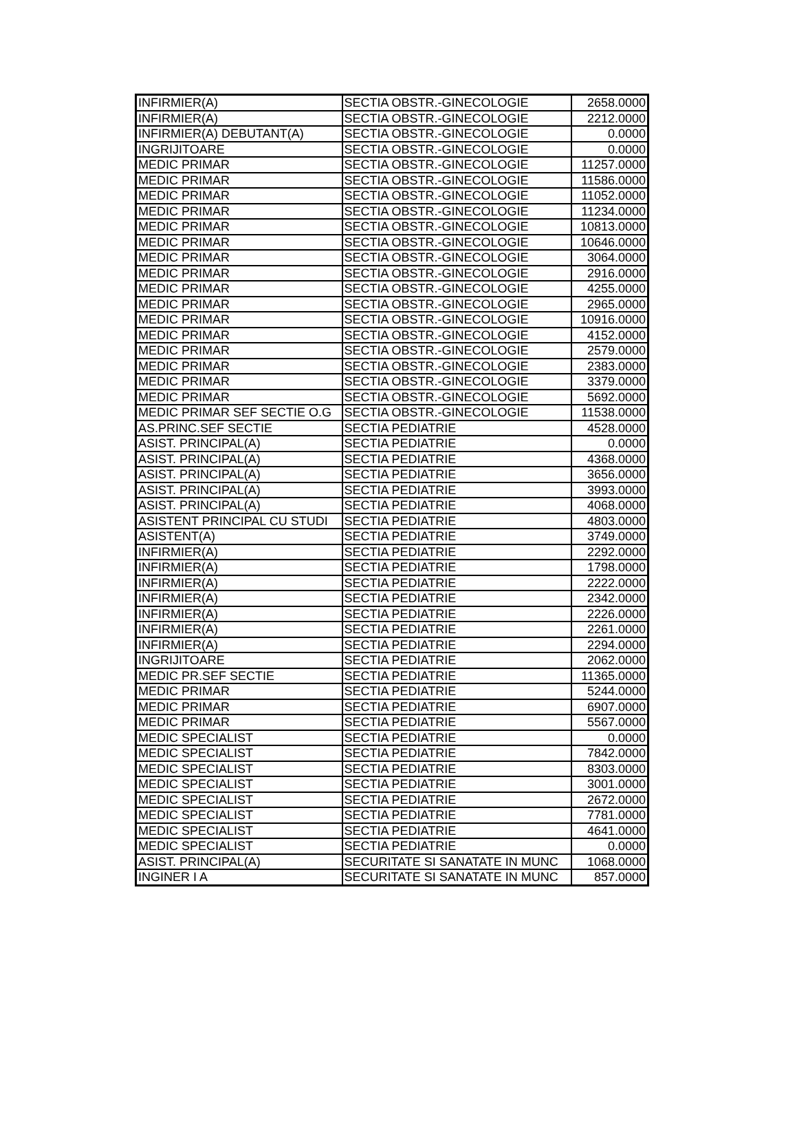| INFIRMIER(A) | SECTIA OBSTR.-GINECOLOGIE | 2658.0000 |
| INFIRMIER(A) | SECTIA OBSTR.-GINECOLOGIE | 2212.0000 |
| INFIRMIER(A) DEBUTANT(A) | SECTIA OBSTR.-GINECOLOGIE | 0.0000 |
| INGRIJITOARE | SECTIA OBSTR.-GINECOLOGIE | 0.0000 |
| MEDIC PRIMAR | SECTIA OBSTR.-GINECOLOGIE | 11257.0000 |
| MEDIC PRIMAR | SECTIA OBSTR.-GINECOLOGIE | 11586.0000 |
| MEDIC PRIMAR | SECTIA OBSTR.-GINECOLOGIE | 11052.0000 |
| MEDIC PRIMAR | SECTIA OBSTR.-GINECOLOGIE | 11234.0000 |
| MEDIC PRIMAR | SECTIA OBSTR.-GINECOLOGIE | 10813.0000 |
| MEDIC PRIMAR | SECTIA OBSTR.-GINECOLOGIE | 10646.0000 |
| MEDIC PRIMAR | SECTIA OBSTR.-GINECOLOGIE | 3064.0000 |
| MEDIC PRIMAR | SECTIA OBSTR.-GINECOLOGIE | 2916.0000 |
| MEDIC PRIMAR | SECTIA OBSTR.-GINECOLOGIE | 4255.0000 |
| MEDIC PRIMAR | SECTIA OBSTR.-GINECOLOGIE | 2965.0000 |
| MEDIC PRIMAR | SECTIA OBSTR.-GINECOLOGIE | 10916.0000 |
| MEDIC PRIMAR | SECTIA OBSTR.-GINECOLOGIE | 4152.0000 |
| MEDIC PRIMAR | SECTIA OBSTR.-GINECOLOGIE | 2579.0000 |
| MEDIC PRIMAR | SECTIA OBSTR.-GINECOLOGIE | 2383.0000 |
| MEDIC PRIMAR | SECTIA OBSTR.-GINECOLOGIE | 3379.0000 |
| MEDIC PRIMAR | SECTIA OBSTR.-GINECOLOGIE | 5692.0000 |
| MEDIC PRIMAR SEF SECTIE O.G | SECTIA OBSTR.-GINECOLOGIE | 11538.0000 |
| AS.PRINC.SEF SECTIE | SECTIA PEDIATRIE | 4528.0000 |
| ASIST. PRINCIPAL(A) | SECTIA PEDIATRIE | 0.0000 |
| ASIST. PRINCIPAL(A) | SECTIA PEDIATRIE | 4368.0000 |
| ASIST. PRINCIPAL(A) | SECTIA PEDIATRIE | 3656.0000 |
| ASIST. PRINCIPAL(A) | SECTIA PEDIATRIE | 3993.0000 |
| ASIST. PRINCIPAL(A) | SECTIA PEDIATRIE | 4068.0000 |
| ASISTENT PRINCIPAL CU STUDI | SECTIA PEDIATRIE | 4803.0000 |
| ASISTENT(A) | SECTIA PEDIATRIE | 3749.0000 |
| INFIRMIER(A) | SECTIA PEDIATRIE | 2292.0000 |
| INFIRMIER(A) | SECTIA PEDIATRIE | 1798.0000 |
| INFIRMIER(A) | SECTIA PEDIATRIE | 2222.0000 |
| INFIRMIER(A) | SECTIA PEDIATRIE | 2342.0000 |
| INFIRMIER(A) | SECTIA PEDIATRIE | 2226.0000 |
| INFIRMIER(A) | SECTIA PEDIATRIE | 2261.0000 |
| INFIRMIER(A) | SECTIA PEDIATRIE | 2294.0000 |
| INGRIJITOARE | SECTIA PEDIATRIE | 2062.0000 |
| MEDIC PR.SEF SECTIE | SECTIA PEDIATRIE | 11365.0000 |
| MEDIC PRIMAR | SECTIA PEDIATRIE | 5244.0000 |
| MEDIC PRIMAR | SECTIA PEDIATRIE | 6907.0000 |
| MEDIC PRIMAR | SECTIA PEDIATRIE | 5567.0000 |
| MEDIC SPECIALIST | SECTIA PEDIATRIE | 0.0000 |
| MEDIC SPECIALIST | SECTIA PEDIATRIE | 7842.0000 |
| MEDIC SPECIALIST | SECTIA PEDIATRIE | 8303.0000 |
| MEDIC SPECIALIST | SECTIA PEDIATRIE | 3001.0000 |
| MEDIC SPECIALIST | SECTIA PEDIATRIE | 2672.0000 |
| MEDIC SPECIALIST | SECTIA PEDIATRIE | 7781.0000 |
| MEDIC SPECIALIST | SECTIA PEDIATRIE | 4641.0000 |
| MEDIC SPECIALIST | SECTIA PEDIATRIE | 0.0000 |
| ASIST. PRINCIPAL(A) | SECURITATE SI SANATATE IN MUNC | 1068.0000 |
| INGINER I A | SECURITATE SI SANATATE IN MUNC | 857.0000 |